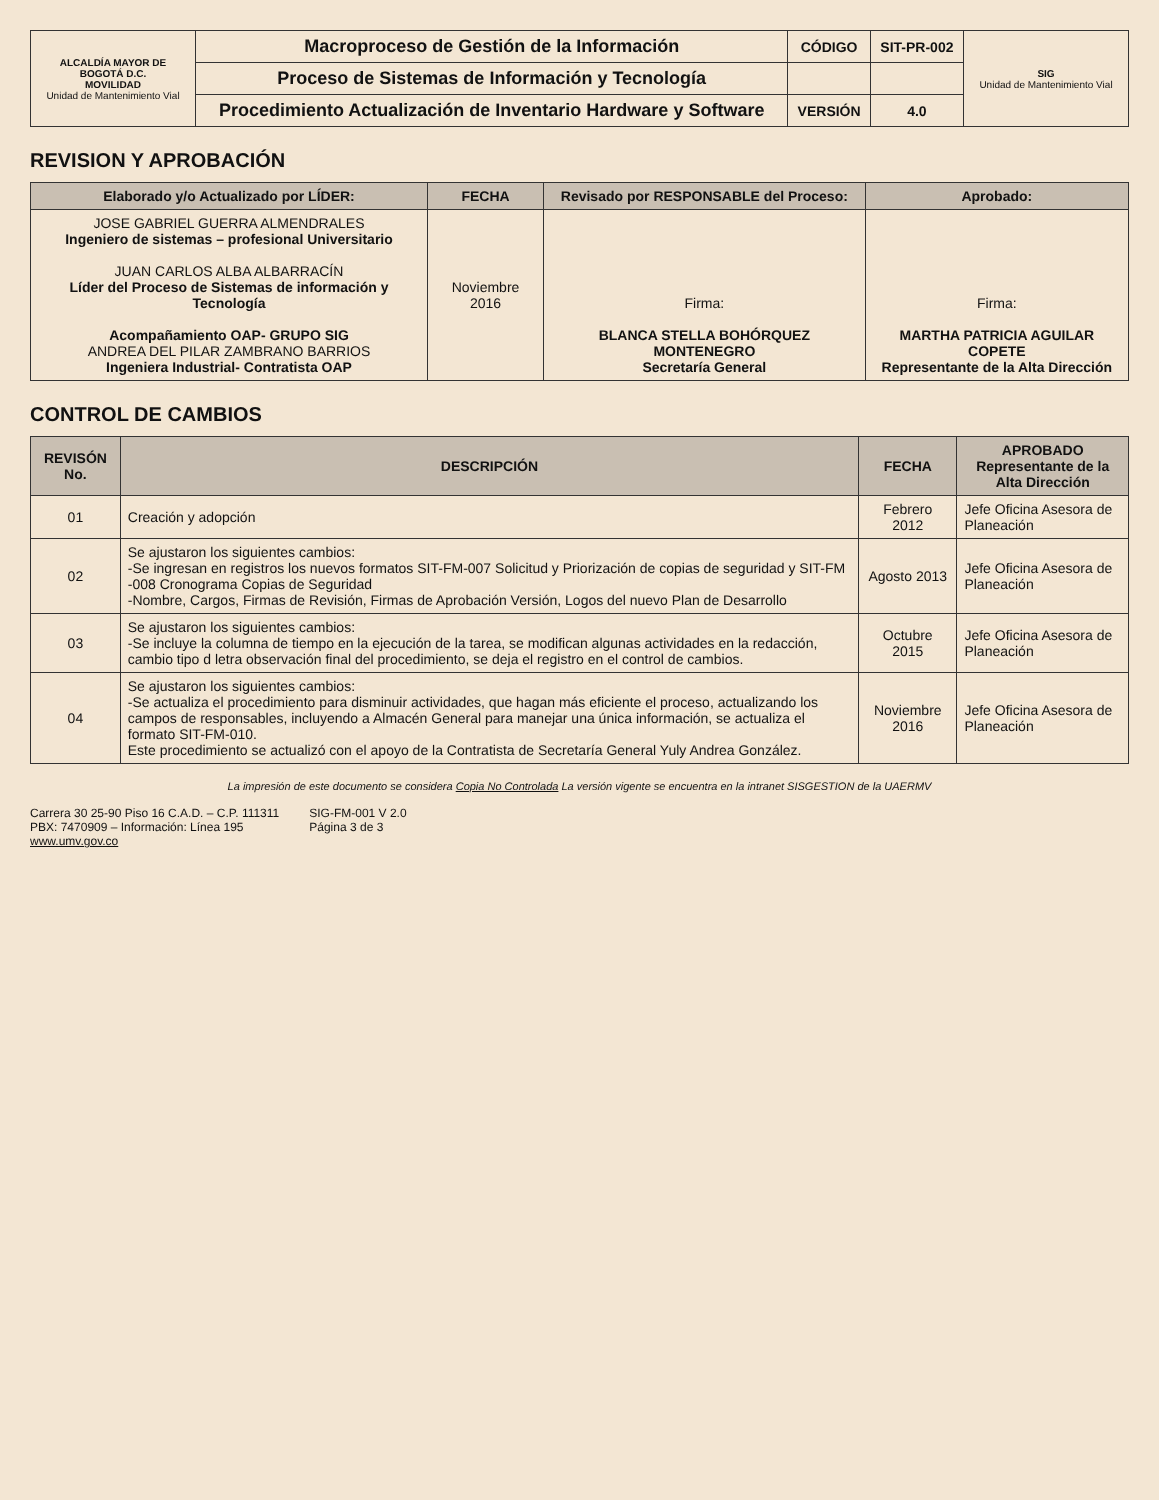| ALCALDÍA MAYOR DE BOGOTÁ D.C. MOVILIDAD Unidad de Mantenimiento Vial | Macroproceso de Gestión de la Información | CÓDIGO | SIT-PR-002 | SIG Unidad de Mantenimiento Vial |
| | Proceso de Sistemas de Información y Tecnología | | | |
| | Procedimiento Actualización de Inventario Hardware y Software | VERSIÓN | 4.0 | |
REVISION Y APROBACIÓN
| Elaborado y/o Actualizado por LÍDER: | FECHA | Revisado por RESPONSABLE del Proceso: | Aprobado: |
| --- | --- | --- | --- |
| JOSE GABRIEL GUERRA ALMENDRALES Ingeniero de sistemas – profesional Universitario JUAN CARLOS ALBA ALBARRACÍN Líder del Proceso de Sistemas de información y Tecnología Acompañamiento OAP- GRUPO SIG ANDREA DEL PILAR ZAMBRANO BARRIOS Ingeniera Industrial- Contratista OAP | Noviembre 2016 | Firma: BLANCA STELLA BOHÓRQUEZ MONTENEGRO Secretaría General | Firma: MARTHA PATRICIA AGUILAR COPETE Representante de la Alta Dirección |
CONTROL DE CAMBIOS
| REVISÓN No. | DESCRIPCIÓN | FECHA | APROBADO Representante de la Alta Dirección |
| --- | --- | --- | --- |
| 01 | Creación y adopción | Febrero 2012 | Jefe Oficina Asesora de Planeación |
| 02 | Se ajustaron los siguientes cambios: -Se ingresan en registros los nuevos formatos SIT-FM-007 Solicitud y Priorización de copias de seguridad y SIT-FM -008 Cronograma Copias de Seguridad -Nombre, Cargos, Firmas de Revisión, Firmas de Aprobación Versión, Logos del nuevo Plan de Desarrollo | Agosto 2013 | Jefe Oficina Asesora de Planeación |
| 03 | Se ajustaron los siguientes cambios: -Se incluye la columna de tiempo en la ejecución de la tarea, se modifican algunas actividades en la redacción, cambio tipo d letra observación final del procedimiento, se deja el registro en el control de cambios. | Octubre 2015 | Jefe Oficina Asesora de Planeación |
| 04 | Se ajustaron los siguientes cambios: -Se actualiza el procedimiento para disminuir actividades, que hagan más eficiente el proceso, actualizando los campos de responsables, incluyendo a Almacén General para manejar una única información, se actualiza el formato SIT-FM-010. Este procedimiento se actualizó con el apoyo de la Contratista de Secretaría General Yuly Andrea González. | Noviembre 2016 | Jefe Oficina Asesora de Planeación |
La impresión de este documento se considera Copia No Controlada La versión vigente se encuentra en la intranet SISGESTION de la UAERMV
Carrera 30 25-90 Piso 16 C.A.D. – C.P. 111311
PBX: 7470909 – Información: Línea 195
www.umv.gov.co
SIG-FM-001 V 2.0
Página 3 de 3